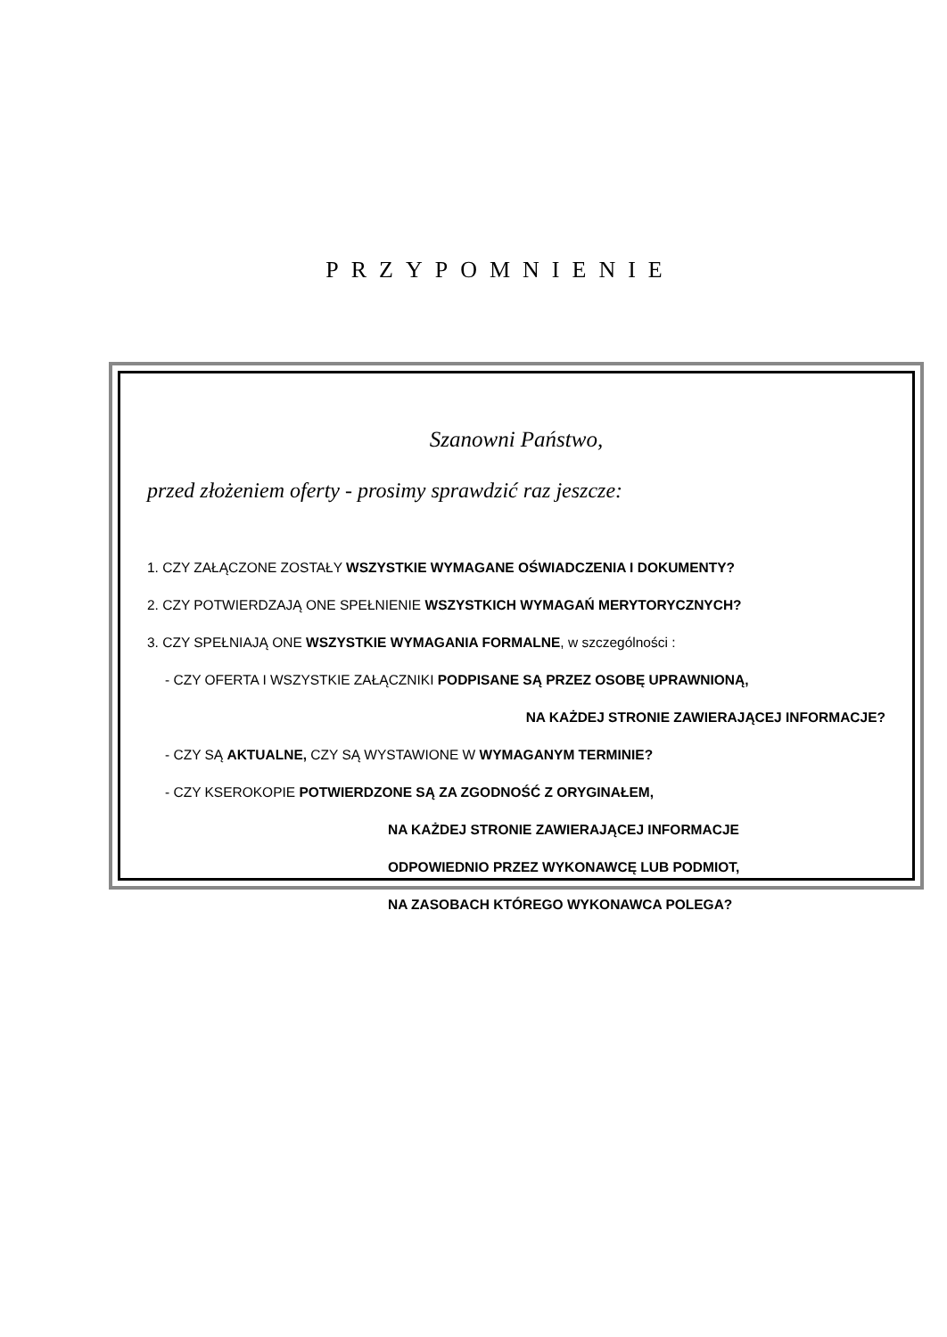PRZYPOMNIENIE
Szanowni Państwo,
przed złożeniem oferty - prosimy sprawdzić raz jeszcze:
1. CZY ZAŁĄCZONE ZOSTAŁY WSZYSTKIE WYMAGANE OŚWIADCZENIA I DOKUMENTY?
2. CZY POTWIERDZAJĄ ONE SPEŁNIENIE WSZYSTKICH WYMAGAŃ MERYTORYCZNYCH?
3. CZY SPEŁNIAJĄ ONE WSZYSTKIE WYMAGANIA FORMALNE, w szczególności :
- CZY OFERTA I WSZYSTKIE ZAŁĄCZNIKI PODPISANE SĄ PRZEZ OSOBĘ UPRAWNIONĄ,
NA KAŻDEJ STRONIE ZAWIERAJĄCEJ INFORMACJE?
- CZY SĄ AKTUALNE, CZY SĄ WYSTAWIONE W WYMAGANYM TERMINIE?
- CZY KSEROKOPIE POTWIERDZONE SĄ ZA ZGODNOŚĆ Z ORYGINAŁEM,
NA KAŻDEJ STRONIE ZAWIERAJĄCEJ INFORMACJE
ODPOWIEDNIO PRZEZ WYKONAWCĘ LUB PODMIOT,
NA ZASOBACH KTÓREGO WYKONAWCA POLEGA?